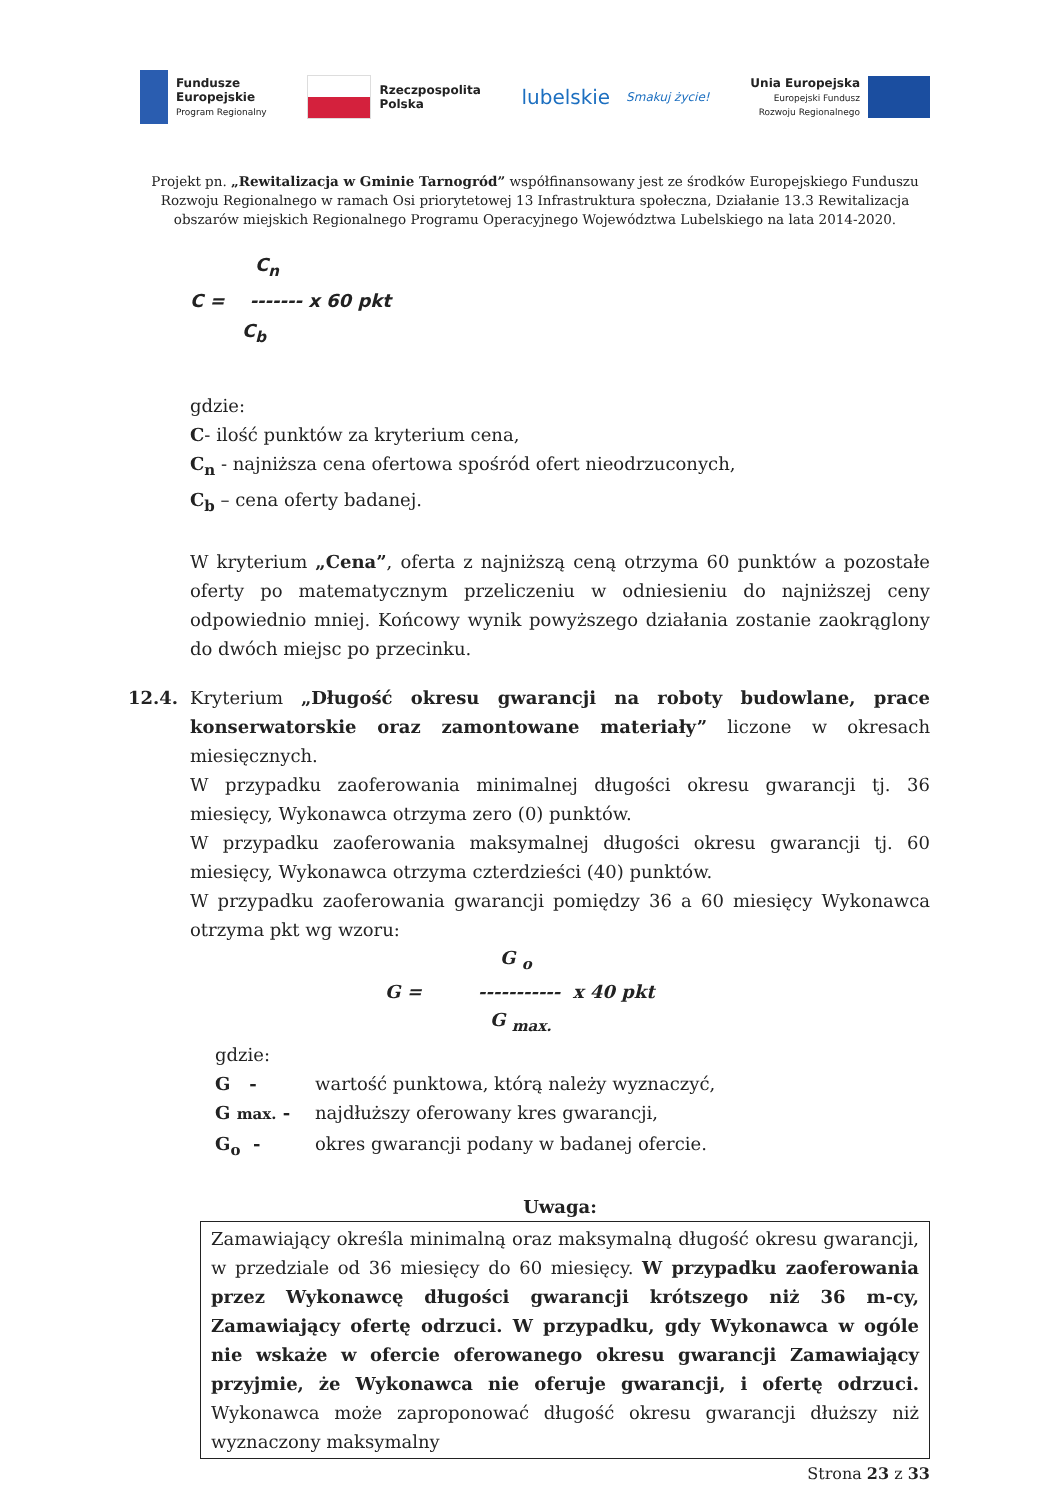Fundusze
Europejskie
Program Regionalny
Rzeczpospolita
Polska
lubelskie
Smakuj życie!
Unia Europejska
Europejski Fundusz
Rozwoju Regionalnego
Projekt pn. „Rewitalizacja w Gminie Tarnogród” współfinansowany jest ze środków Europejskiego Funduszu Rozwoju Regionalnego w ramach Osi priorytetowej 13 Infrastruktura społeczna, Działanie 13.3 Rewitalizacja obszarów miejskich Regionalnego Programu Operacyjnego Województwa Lubelskiego na lata 2014-2020.
C<sub>n</sub>
C = ------- x 60 pkt
C<sub>b</sub>
gdzie:
C- ilość punktów za kryterium cena,
C<sub>n</sub> - najniższa cena ofertowa spośród ofert nieodrzuconych,
C<sub>b</sub> – cena oferty badanej.
W kryterium „Cena”, oferta z najniższą ceną otrzyma 60 punktów a pozostałe oferty po matematycznym przeliczeniu w odniesieniu do najniższej ceny odpowiednio mniej. Końcowy wynik powyższego działania zostanie zaokrąglony do dwóch miejsc po przecinku.
12.4. Kryterium „Długość okresu gwarancji na roboty budowlane, prace konserwatorskie oraz zamontowane materiały” liczone w okresach miesięcznych.
W przypadku zaoferowania minimalnej długości okresu gwarancji tj. 36 miesięcy, Wykonawca otrzyma zero (0) punktów.
W przypadku zaoferowania maksymalnej długości okresu gwarancji tj. 60 miesięcy, Wykonawca otrzyma czterdzieści (40) punktów.
W przypadku zaoferowania gwarancji pomiędzy 36 a 60 miesięcy Wykonawca otrzyma pkt wg wzoru:
G <sub>o</sub>
G = ----------- x 40 pkt
G <sub>max.</sub>
gdzie:
G - wartość punktowa, którą należy wyznaczyć,
G max. - najdłuższy oferowany kres gwarancji,
G<sub>o</sub> - okres gwarancji podany w badanej ofercie.
Uwaga:
Zamawiający określa minimalną oraz maksymalną długość okresu gwarancji, w przedziale od 36 miesięcy do 60 miesięcy. W przypadku zaoferowania przez Wykonawcę długości gwarancji krótszego niż 36 m-cy, Zamawiający ofertę odrzuci. W przypadku, gdy Wykonawca w ogóle nie wskaże w ofercie oferowanego okresu gwarancji Zamawiający przyjmie, że Wykonawca nie oferuje gwarancji, i ofertę odrzuci. Wykonawca może zaproponować długość okresu gwarancji dłuższy niż wyznaczony maksymalny
Strona 23 z 33